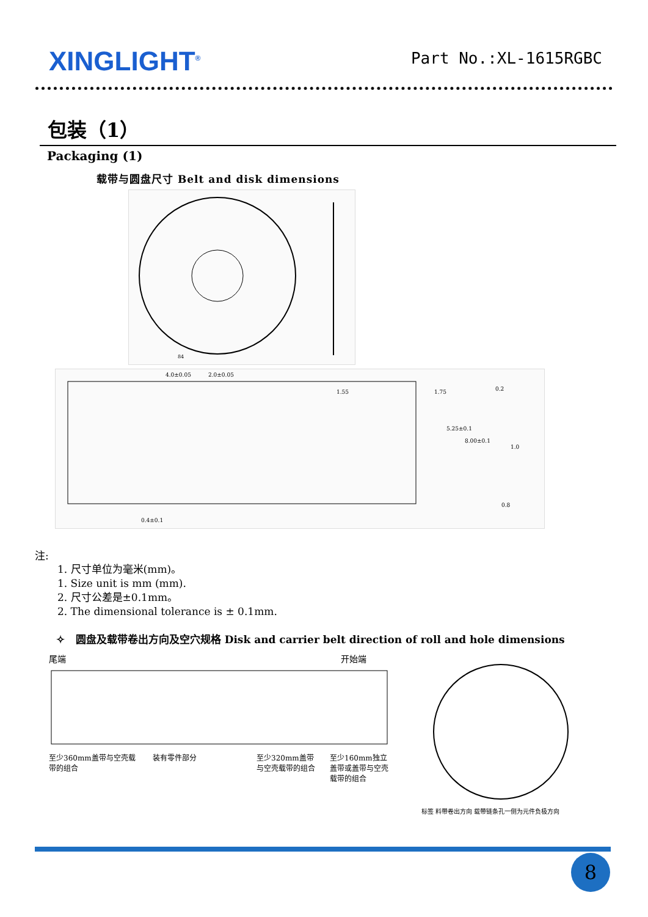XINGLIGHT<sup>®</sup>
Part No.:XL-1615RGBC
包装（1）
Packaging (1)
载带与圆盘尺寸 Belt and disk dimensions
84
4.0±0.05
2.0±0.05
0.4±0.1
0.2
0.8
1.75
5.25±0.1
8.00±0.1
1.55
1.0
注:
1. 尺寸单位为毫米(mm)。
1. Size unit is mm (mm).
2. 尺寸公差是±0.1mm。
2. The dimensional tolerance is ± 0.1mm.
✧ 圆盘及载带卷出方向及空穴规格 Disk and carrier belt direction of roll and hole dimensions
尾端 开始端
至少360mm盖带与空壳载带的组合 装有零件部分 至少320mm盖带与空壳载带的组合 至少160mm独立盖带或盖带与空壳载带的组合
标签 料带卷出方向 载带链条孔一侧为元件负极方向
8